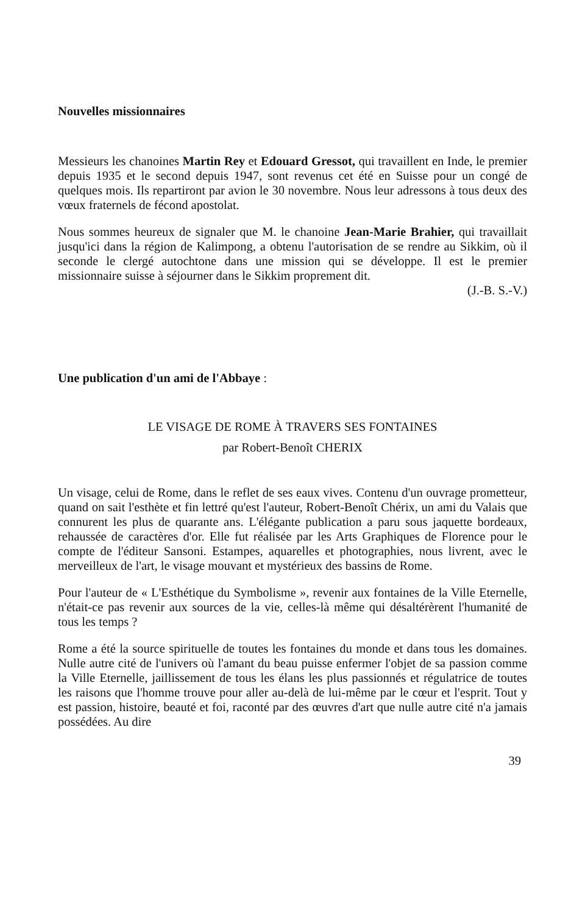Nouvelles missionnaires
Messieurs les chanoines Martin Rey et Edouard Gressot, qui travaillent en Inde, le premier depuis 1935 et le second depuis 1947, sont revenus cet été en Suisse pour un congé de quelques mois. Ils repartiront par avion le 30 novembre. Nous leur adressons à tous deux des vœux fraternels de fécond apostolat.
Nous sommes heureux de signaler que M. le chanoine Jean-Marie Brahier, qui travaillait jusqu'ici dans la région de Kalimpong, a obtenu l'autorisation de se rendre au Sikkim, où il seconde le clergé autochtone dans une mission qui se développe. Il est le premier missionnaire suisse à séjourner dans le Sikkim proprement dit.
(J.-B. S.-V.)
Une publication d'un ami de l'Abbaye :
LE VISAGE DE ROME À TRAVERS SES FONTAINES
par Robert-Benoît CHERIX
Un visage, celui de Rome, dans le reflet de ses eaux vives. Contenu d'un ouvrage prometteur, quand on sait l'esthète et fin lettré qu'est l'auteur, Robert-Benoît Chérix, un ami du Valais que connurent les plus de quarante ans. L'élégante publication a paru sous jaquette bordeaux, rehaussée de caractères d'or. Elle fut réalisée par les Arts Graphiques de Florence pour le compte de l'éditeur Sansoni. Estampes, aquarelles et photographies, nous livrent, avec le merveilleux de l'art, le visage mouvant et mystérieux des bassins de Rome.
Pour l'auteur de « L'Esthétique du Symbolisme », revenir aux fontaines de la Ville Eternelle, n'était-ce pas revenir aux sources de la vie, celles-là même qui désaltérèrent l'humanité de tous les temps ?
Rome a été la source spirituelle de toutes les fontaines du monde et dans tous les domaines. Nulle autre cité de l'univers où l'amant du beau puisse enfermer l'objet de sa passion comme la Ville Eternelle, jaillissement de tous les élans les plus passionnés et régulatrice de toutes les raisons que l'homme trouve pour aller au-delà de lui-même par le cœur et l'esprit. Tout y est passion, histoire, beauté et foi, raconté par des œuvres d'art que nulle autre cité n'a jamais possédées. Au dire
39